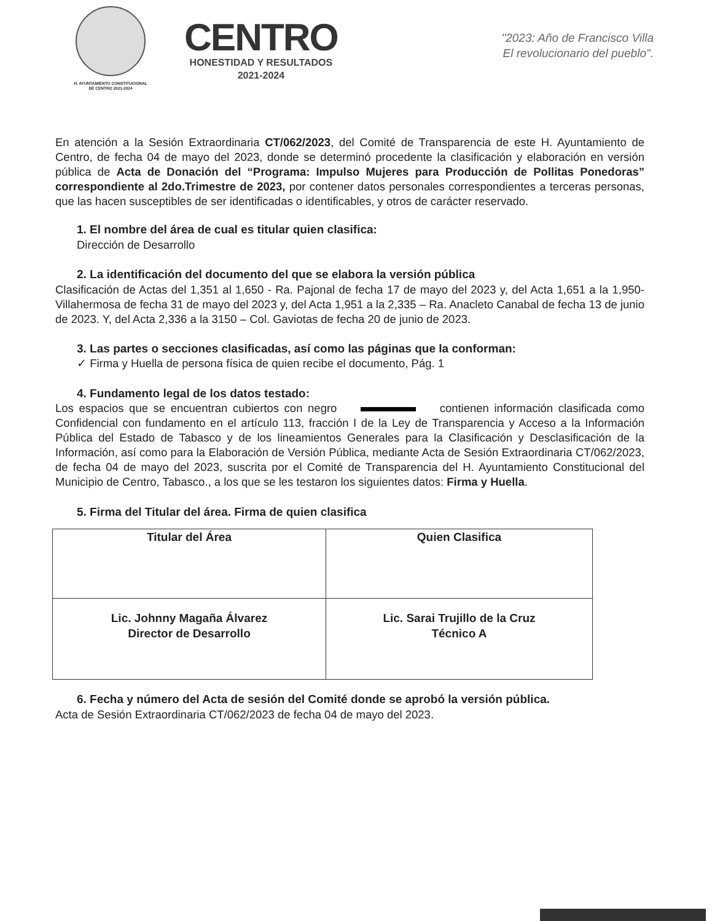H. AYUNTAMIENTO CONSTITUCIONAL
DE CENTRO 2021-2024
CENTRO
HONESTIDAD Y RESULTADOS
2021-2024
"2023: Año de Francisco Villa
El revolucionario del pueblo".
En atención a la Sesión Extraordinaria CT/062/2023, del Comité de Transparencia de este H. Ayuntamiento de Centro, de fecha 04 de mayo del 2023, donde se determinó procedente la clasificación y elaboración en versión pública de Acta de Donación del “Programa: Impulso Mujeres para Producción de Pollitas Ponedoras” correspondiente al 2do.Trimestre de 2023, por contener datos personales correspondientes a terceras personas, que las hacen susceptibles de ser identificadas o identificables, y otros de carácter reservado.
1. El nombre del área de cual es titular quien clasifica:
Dirección de Desarrollo
2. La identificación del documento del que se elabora la versión pública
Clasificación de Actas del 1,351 al 1,650 - Ra. Pajonal de fecha 17 de mayo del 2023 y, del Acta 1,651 a la 1,950- Villahermosa de fecha 31 de mayo del 2023 y, del Acta 1,951 a la 2,335 – Ra. Anacleto Canabal de fecha 13 de junio de 2023. Y, del Acta 2,336 a la 3150 – Col. Gaviotas de fecha 20 de junio de 2023.
3. Las partes o secciones clasificadas, así como las páginas que la conforman:
✓ Firma y Huella de persona física de quien recibe el documento, Pág. 1
4. Fundamento legal de los datos testado:
Los espacios que se encuentran cubiertos con negro contienen información clasificada como Confidencial con fundamento en el artículo 113, fracción I de la Ley de Transparencia y Acceso a la Información Pública del Estado de Tabasco y de los lineamientos Generales para la Clasificación y Desclasificación de la Información, así como para la Elaboración de Versión Pública, mediante Acta de Sesión Extraordinaria CT/062/2023, de fecha 04 de mayo del 2023, suscrita por el Comité de Transparencia del H. Ayuntamiento Constitucional del Municipio de Centro, Tabasco., a los que se les testaron los siguientes datos: Firma y Huella.
5. Firma del Titular del área. Firma de quien clasifica
| Titular del Área | Quien Clasifica |
| Lic. Johnny Magaña Álvarez Director de Desarrollo | Lic. Sarai Trujillo de la Cruz Técnico A |
6. Fecha y número del Acta de sesión del Comité donde se aprobó la versión pública.
Acta de Sesión Extraordinaria CT/062/2023 de fecha 04 de mayo del 2023.